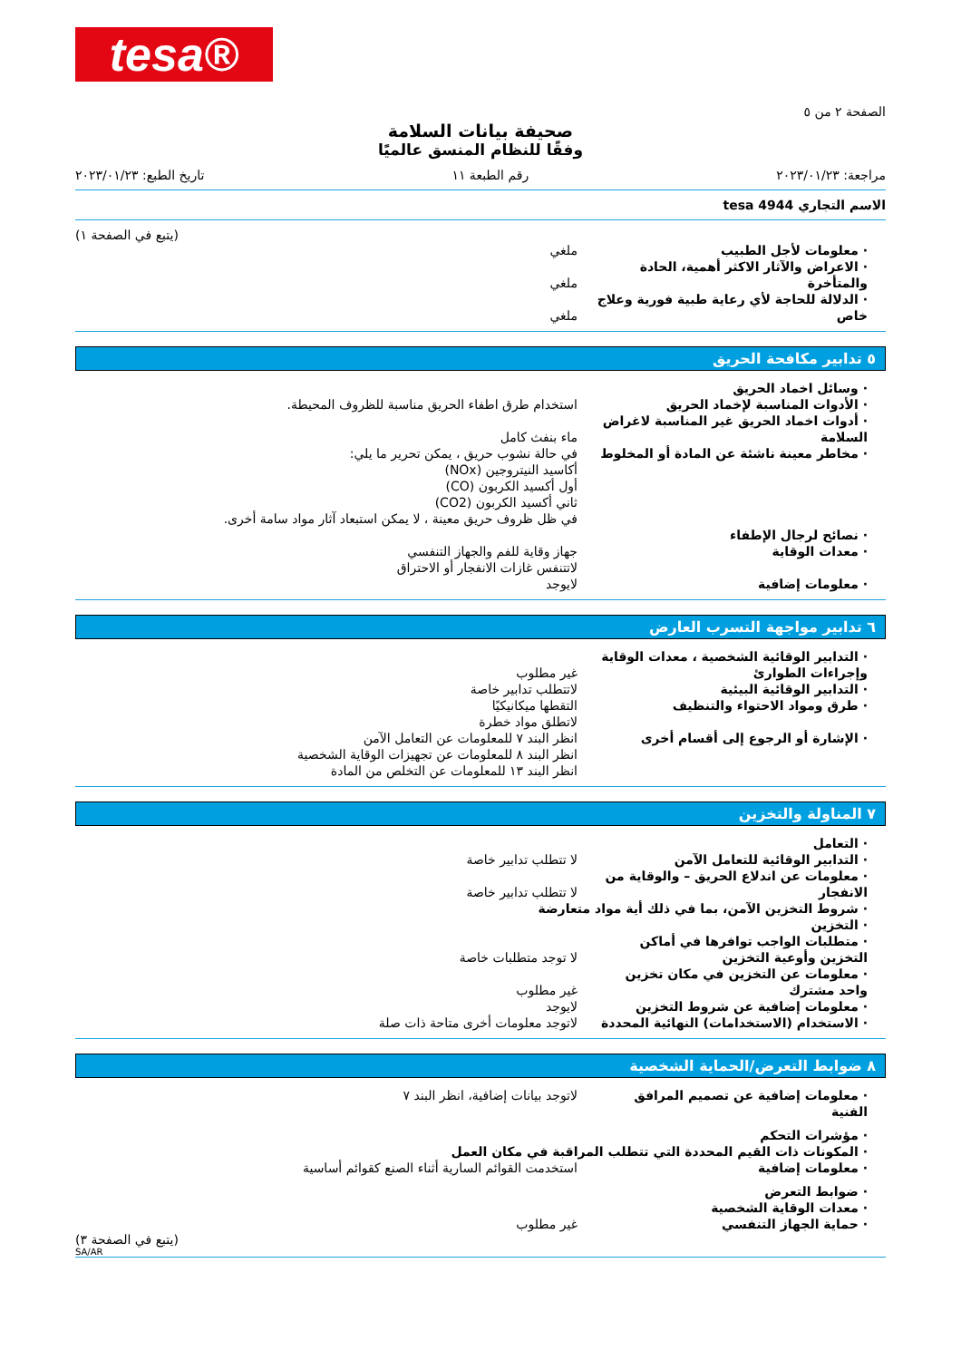tesa®
الصفحة ٢ من ٥
صحيفة بيانات السلامة
وفقًا للنظام المنسق عالميًا
مراجعة: ٢٠٢٣/٠١/٢٣ رقم الطبعة ١١ تاريخ الطبع: ٢٠٢٣/٠١/٢٣
الاسم التجاري tesa 4944
(يتبع في الصفحة ١)
· معلومات لأجل الطبيب ملغي
· الاعراض والآثار الاكثر أهمية، الحادة والمتأخرة
ملغي
· الدلالة للحاجة لأي رعاية طبية فورية وعلاج خاص
ملغي
٥ تدابير مكافحة الحريق
· وسائل اخماد الحريق
· الأدوات المناسبة لإخماد الحريق استخدام طرق اطفاء الحريق مناسبة للظروف المحيطة.
· أدوات اخماد الحريق غير المناسبة لاغراض السلامة
ماء بنفث كامل
· مخاطر معينة ناشئة عن المادة أو المخلوط
في حالة نشوب حريق ، يمكن تحرير ما يلي:
أكاسيد النيتروجين (NOx)
أول أكسيد الكربون (CO)
ثاني أكسيد الكربون (CO2)
في ظل ظروف حريق معينة ، لا يمكن استبعاد آثار مواد سامة أخرى.
· نصائح لرجال الإطفاء
· معدات الوقاية جهاز وقاية للفم والجهاز التنفسي
لاتتنفس غازات الانفجار أو الاحتراق
· معلومات إضافية لايوجد
٦ تدابير مواجهة التسرب العارض
· التدابير الوقائية الشخصية ، معدات الوقاية وإجراءات الطوارئ
غير مطلوب
· التدابير الوقائية البيئية لاتتطلب تدابير خاصة
· طرق ومواد الاحتواء والتنظيف التقطها ميكانيكيًا
لاتطلق مواد خطرة
· الإشارة أو الرجوع إلى أقسام أخرى انظر البند ٧ للمعلومات عن التعامل الآمن
انظر البند ٨ للمعلومات عن تجهيزات الوقاية الشخصية
انظر البند ١٣ للمعلومات عن التخلص من المادة
٧ المناولة والتخزين
· التعامل
· التدابير الوقائية للتعامل الآمن لا تتطلب تدابير خاصة
· معلومات عن اندلاع الحريق – والوقاية من الانفجار
لا تتطلب تدابير خاصة
· شروط التخزين الآمن، بما في ذلك أية مواد متعارضة
· التخزين
· متطلبات الواجب توافرها في أماكن التخزين وأوعية التخزين
لا توجد متطلبات خاصة
· معلومات عن التخزين في مكان تخزين واحد مشترك
غير مطلوب
· معلومات إضافية عن شروط التخزين لايوجد
· الاستخدام (الاستخدامات) النهائية المحددة
لاتوجد معلومات أخرى متاحة ذات صلة
٨ ضوابط التعرض/الحماية الشخصية
· معلومات إضافية عن تصميم المرافق الفنية
لاتوجد بيانات إضافية، انظر البند ٧
· مؤشرات التحكم
· المكونات ذات القيم المحددة التي تتطلب المراقبة في مكان العمل
· معلومات إضافية استخدمت القوائم السارية أثناء الصنع كقوائم أساسية
· ضوابط التعرض
· معدات الوقاية الشخصية
· حماية الجهاز التنفسي غير مطلوب
(يتبع في الصفحة ٣)
SA/AR